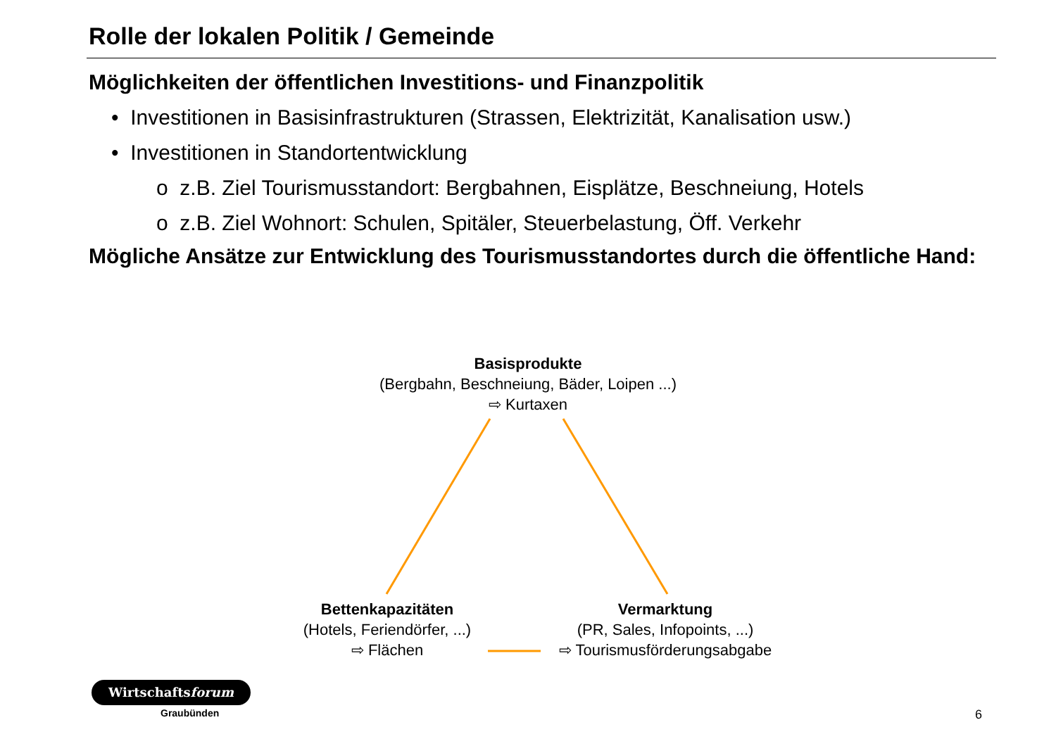Rolle der lokalen Politik / Gemeinde
Möglichkeiten der öffentlichen Investitions- und Finanzpolitik
• Investitionen in Basisinfrastrukturen (Strassen, Elektrizität, Kanalisation usw.)
• Investitionen in Standortentwicklung
o z.B. Ziel Tourismusstandort: Bergbahnen, Eisplätze, Beschneiung, Hotels
o z.B. Ziel Wohnort: Schulen, Spitäler, Steuerbelastung, Öff. Verkehr
Mögliche Ansätze zur Entwicklung des Tourismusstandortes durch die öffentliche Hand:
Basisprodukte
(Bergbahn, Beschneiung, Bäder, Loipen ...)
⇨ Kurtaxen
Bettenkapazitäten
(Hotels, Feriendörfer, ...)
⇨ Flächen
Vermarktung
(PR, Sales, Infopoints, ...)
⇨ Tourismusförderungsabgabe
Wirtschaftsforum
Graubünden 6